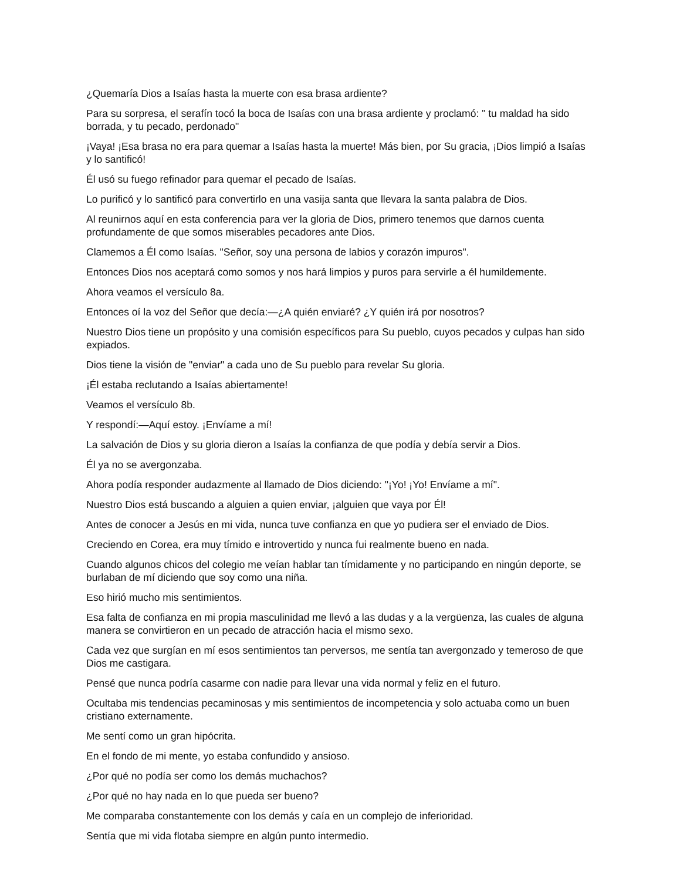¿Quemaría Dios a Isaías hasta la muerte con esa brasa ardiente?
Para su sorpresa, el serafín tocó la boca de Isaías con una brasa ardiente y proclamó: " tu maldad ha sido borrada, y tu pecado, perdonado"
¡Vaya! ¡Esa brasa no era para quemar a Isaías hasta la muerte! Más bien, por Su gracia, ¡Dios limpió a Isaías y lo santificó!
Él usó su fuego refinador para quemar el pecado de Isaías.
Lo purificó y lo santificó para convertirlo en una vasija santa que llevara la santa palabra de Dios.
Al reunirnos aquí en esta conferencia para ver la gloria de Dios, primero tenemos que darnos cuenta profundamente de que somos miserables pecadores ante Dios.
Clamemos a Él como Isaías. "Señor, soy una persona de labios y corazón impuros".
Entonces Dios nos aceptará como somos y nos hará limpios y puros para servirle a él humildemente.
Ahora veamos el versículo 8a.
Entonces oí la voz del Señor que decía:—¿A quién enviaré? ¿Y quién irá por nosotros?
Nuestro Dios tiene un propósito y una comisión específicos para Su pueblo, cuyos pecados y culpas han sido expiados.
Dios tiene la visión de "enviar" a cada uno de Su pueblo para revelar Su gloria.
¡Él estaba reclutando a Isaías abiertamente!
Veamos el versículo 8b.
Y respondí:—Aquí estoy. ¡Envíame a mí!
La salvación de Dios y su gloria dieron a Isaías la confianza de que podía y debía servir a Dios.
Él ya no se avergonzaba.
Ahora podía responder audazmente al llamado de Dios diciendo: "¡Yo! ¡Yo! Envíame a mí".
Nuestro Dios está buscando a alguien a quien enviar, ¡alguien que vaya por Él!
Antes de conocer a Jesús en mi vida, nunca tuve confianza en que yo pudiera ser el enviado de Dios.
Creciendo en Corea, era muy tímido e introvertido y nunca fui realmente bueno en nada.
Cuando algunos chicos del colegio me veían hablar tan tímidamente y no participando en ningún deporte, se burlaban de mí diciendo que soy como una niña.
Eso hirió mucho mis sentimientos.
Esa falta de confianza en mi propia masculinidad me llevó a las dudas y a la vergüenza, las cuales de alguna manera se convirtieron en un pecado de atracción hacia el mismo sexo.
Cada vez que surgían en mí esos sentimientos tan perversos, me sentía tan avergonzado y temeroso de que Dios me castigara.
Pensé que nunca podría casarme con nadie para llevar una vida normal y feliz en el futuro.
Ocultaba mis tendencias pecaminosas y mis sentimientos de incompetencia y solo actuaba como un buen cristiano externamente.
Me sentí como un gran hipócrita.
En el fondo de mi mente, yo estaba confundido y ansioso.
¿Por qué no podía ser como los demás muchachos?
¿Por qué no hay nada en lo que pueda ser bueno?
Me comparaba constantemente con los demás y caía en un complejo de inferioridad.
Sentía que mi vida flotaba siempre en algún punto intermedio.